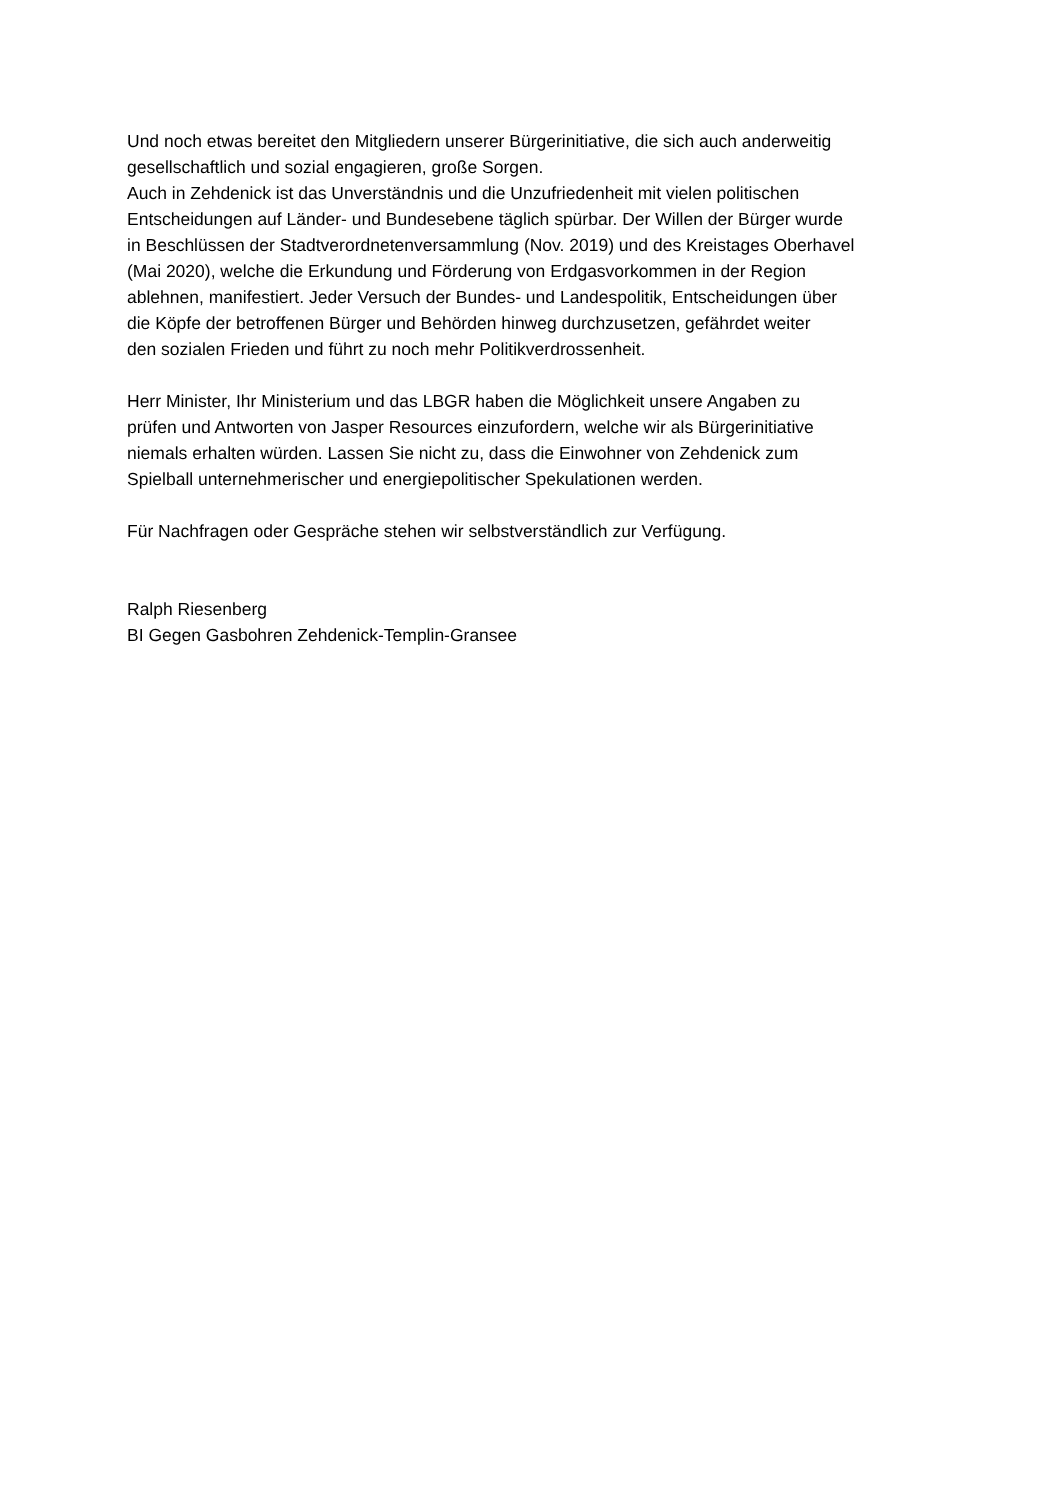Und noch etwas bereitet den Mitgliedern unserer Bürgerinitiative, die sich auch anderweitig
gesellschaftlich und sozial engagieren, große Sorgen.
Auch in Zehdenick ist das Unverständnis und die Unzufriedenheit mit vielen politischen
Entscheidungen auf Länder- und Bundesebene täglich spürbar. Der Willen der Bürger wurde
in Beschlüssen der Stadtverordnetenversammlung (Nov. 2019) und des Kreistages Oberhavel
(Mai 2020), welche die Erkundung und Förderung von Erdgasvorkommen in der Region
ablehnen, manifestiert. Jeder Versuch der Bundes- und Landespolitik, Entscheidungen über
die Köpfe der betroffenen Bürger und Behörden hinweg durchzusetzen, gefährdet weiter
den sozialen Frieden und führt zu noch mehr Politikverdrossenheit.
Herr Minister, Ihr Ministerium und das LBGR haben die Möglichkeit unsere Angaben zu
prüfen und Antworten von Jasper Resources einzufordern, welche wir als Bürgerinitiative
niemals erhalten würden. Lassen Sie nicht zu, dass die Einwohner von Zehdenick zum
Spielball unternehmerischer und energiepolitischer Spekulationen werden.
Für Nachfragen oder Gespräche stehen wir selbstverständlich zur Verfügung.
Ralph Riesenberg
BI Gegen Gasbohren Zehdenick-Templin-Gransee